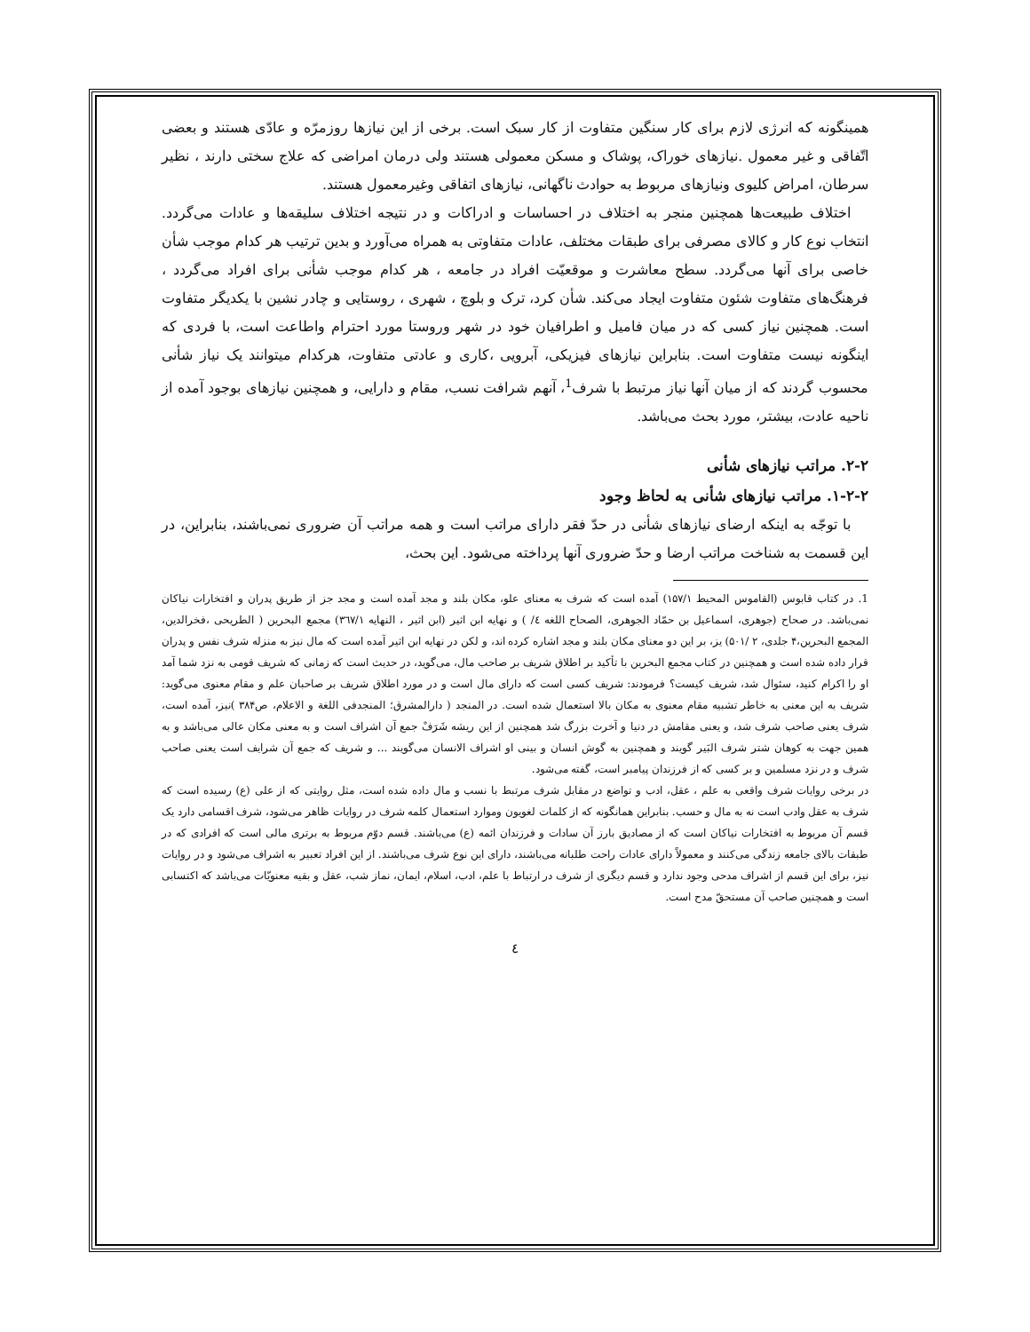همینگونه که انرژی لازم برای کار سنگین متفاوت از کار سبک است. برخی از این نیازها روزمرّه و عادّی هستند و بعضی اتّفاقی و غیر معمول .نیازهای خوراک، پوشاک و مسکن معمولی هستند ولی درمان امراضی که علاج سختی دارند ، نظیر سرطان، امراض کلیوی ونیازهای مربوط به حوادث ناگهانی، نیازهای اتفاقی وغیرمعمول هستند.
اختلاف طبیعت‌ها همچنین منجر به اختلاف در احساسات و ادراکات و در نتیجه اختلاف سلیقه‌ها و عادات می‌گردد. انتخاب نوع کار و کالای مصرفی برای طبقات مختلف، عادات متفاوتی به همراه می‌آورد و بدین ترتیب هر کدام موجب شأن خاصی برای آنها می‌گردد. سطح معاشرت و موقعیّت افراد در جامعه ، هر کدام موجب شأنی برای افراد می‌گردد ، فرهنگ‌های متفاوت شئون متفاوت ایجاد می‌کند. شأن کرد، ترک و بلوچ ، شهری ، روستایی و چادر نشین با یکدیگر متفاوت است. همچنین نیاز کسی که در میان فامیل و اطرافیان خود در شهر وروستا مورد احترام واطاعت است، با فردی که اینگونه نیست متفاوت است. بنابراین نیازهای فیزیکی، آبرویی ،کاری و عادتی متفاوت، هرکدام میتوانند یک نیاز شأنی محسوب گردند که از میان آنها نیاز مرتبط با شرف<sup>1</sup>، آنهم شرافت نسب، مقام و دارایی، و همچنین نیازهای بوجود آمده از ناحیه عادت، بیشتر، مورد بحث می‌باشد.
۲-۲. مراتب نیازهای شأنی
۱-۲-۲. مراتب نیازهای شأنی به لحاظ وجود
با توجّه به اینکه ارضای نیازهای شأنی در حدّ فقر دارای مراتب است و همه مراتب آن ضروری نمی‌باشند، بنابراین، در این قسمت به شناخت مراتب ارضا و حدّ ضروری آنها پرداخته می‌شود. این بحث،
1. در کتاب قابوس (القاموس المحیط ۱۵۷/۱) آمده است که شرف به معنای علو، مکان بلند و مجد آمده است و مجد جز از طریق پدران و افتخارات نیاکان نمی‌باشد. در صحاح (جوهری، اسماعیل بن حمّاد الجوهری، الصحاح اللغه ٤/ ) و نهایه ابن اثیر (ابن اثیر ، النهایه ۳٦۷/۱) مجمع البحرین ( الطریحی ،فخرالدین، المجمع البحرین،۴ جلدی، ۲ /۵۰۱) یز، بر این دو معنای مکان بلند و مجد اشاره کرده اند، و لکن در نهایه ابن اثیر آمده است که مال نیز به منزله شرف نفس و پدران قرار داده شده است و همچنین در کتاب مجمع البحرین با تأکید بر اطلاق شریف بر صاحب مال، می‌گوید، در حدیث است که زمانی که شریف قومی به نزد شما آمد او را اکرام کنید، سئوال شد، شریف کیست؟ فرمودند: شریف کسی است که دارای مال است و در مورد اطلاق شریف بر صاحبان علم و مقام معنوی می‌گوید: شریف به این معنی به خاطر تشبیه مقام معنوی به مکان بالا استعمال شده است. در المنجد ( دارالمشرق؛ المنجدفی اللغة و الاعلام، ص۳۸۴ )نیز، آمده است، شرف یعنی صاحب شرف شد، و یعنی مقامش در دنیا و آخرت بزرگ شد همچنین از این ریشه شَرَفْ جمع آن اشراف است و به معنی مکان عالی می‌باشد و به همین جهت به کوهان شتر شرف البَیر گویند و همچنین به گوش انسان و بینی او اشراف الانسان می‌گویند ... و شریف که جمع آن شرایف است یعنی صاحب شرف و در نزد مسلمین و بر کسی که از فرزندان پیامبر است، گفته می‌شود.
در برخی روایات شرف واقعی به علم ، عقل، ادب و تواضع در مقابل شرف مرتبط با نسب و مال داده شده است، مثل روایتی که از علی (ع) رسیده است که شرف به عقل وادب است نه به مال و حسب. بنابراین همانگونه که از کلمات لغویون وموارد استعمال کلمه شرف در روایات ظاهر می‌شود، شرف اقسامی دارد یک قسم آن مربوط به افتخارات نیاکان است که از مصادیق بارز آن سادات و فرزندان ائمه (ع) می‌باشند. قسم دوّم مربوط به برتری مالی است که افرادی که در طبقات بالای جامعه زندگی می‌کنند و معمولاً دارای عادات راحت طلبانه می‌باشند، دارای این نوع شرف می‌باشند. از این افراد تعبیر به اشراف می‌شود و در روایات نیز، برای این قسم از اشراف مدحی وجود ندارد و قسم دیگری از شرف در ارتباط با علم، ادب، اسلام، ایمان، نماز شب، عقل و بقیه معنویّات می‌باشد که اکتسابی است و همچنین صاحب آن مستحقّ مدح است.
٤